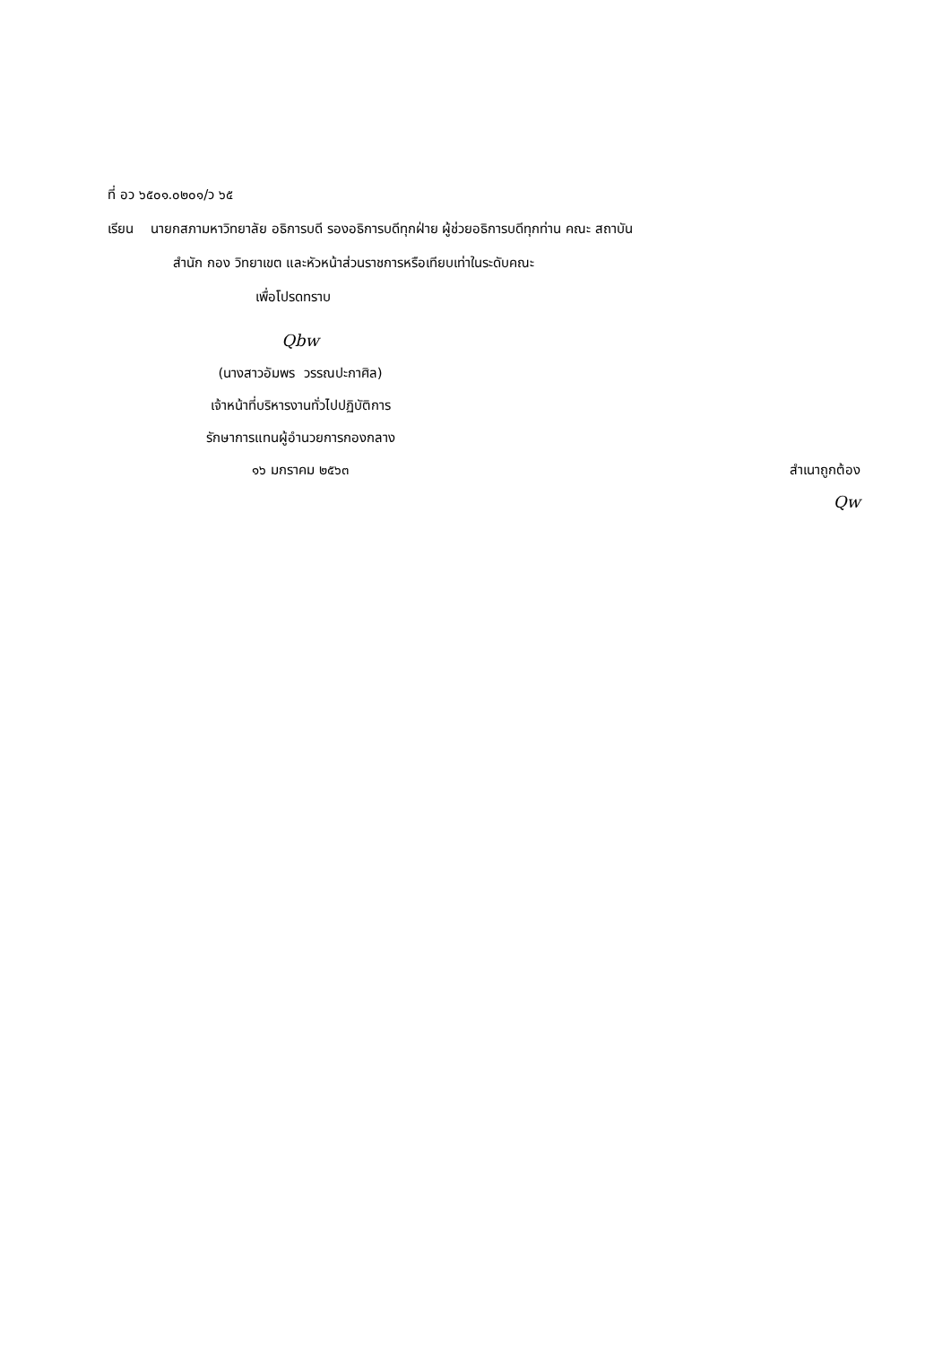ที่ อว ๖๕๐๑.๐๒๐๑/ว ๖๕
เรียน นายกสภามหาวิทยาลัย อธิการบดี รองอธิการบดีทุกฝ่าย ผู้ช่วยอธิการบดีทุกท่าน คณะ สถาบัน
สำนัก กอง วิทยาเขต และหัวหน้าส่วนราชการหรือเทียบเท่าในระดับคณะ
เพื่อโปรดทราบ
Qbw
(นางสาวอัมพร วรรณปะกาศิล)
เจ้าหน้าที่บริหารงานทั่วไปปฏิบัติการ
รักษาการแทนผู้อำนวยการกองกลาง
๑๖ มกราคม ๒๕๖๓ สำเนาถูกต้อง
Qw